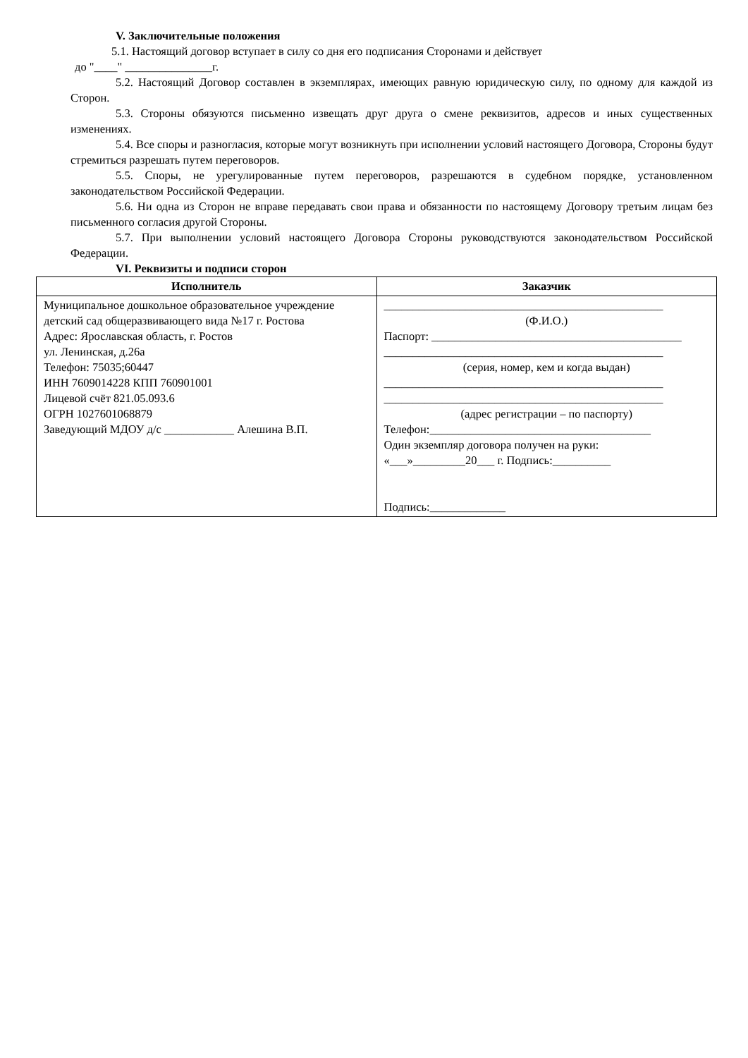V. Заключительные положения
5.1. Настоящий договор вступает в силу со дня его подписания Сторонами и действует
до "____" _______________г.
5.2. Настоящий Договор составлен в экземплярах, имеющих равную юридическую силу, по одному для каждой из Сторон.
5.3. Стороны обязуются письменно извещать друг друга о смене реквизитов, адресов и иных существенных изменениях.
5.4. Все споры и разногласия, которые могут возникнуть при исполнении условий настоящего Договора, Стороны будут стремиться разрешать путем переговоров.
5.5. Споры, не урегулированные путем переговоров, разрешаются в судебном порядке, установленном законодательством Российской Федерации.
5.6. Ни одна из Сторон не вправе передавать свои права и обязанности по настоящему Договору третьим лицам без письменного согласия другой Стороны.
5.7. При выполнении условий настоящего Договора Стороны руководствуются законодательством Российской Федерации.
VI. Реквизиты и подписи сторон
| Исполнитель | Заказчик |
| Муниципальное дошкольное образовательное учреждение детский сад общеразвивающего вида №17 г. Ростова Адрес: Ярославская область, г. Ростов ул. Ленинская, д.26а Телефон: 75035;60447 ИНН 7609014228 КПП 760901001 Лицевой счёт 821.05.093.6 ОГРН 1027601068879 Заведующий МДОУ д/с ____________ Алешина В.П. | ________________________________________________ (Ф.И.О.) Паспорт: ___________________________________________ ________________________________________________ (серия, номер, кем и когда выдан) ________________________________________________ ________________________________________________ (адрес регистрации – по паспорту) Телефон:______________________________________ Один экземпляр договора получен на руки: «___»_________20___ г. Подпись:__________ Подпись:_____________ |